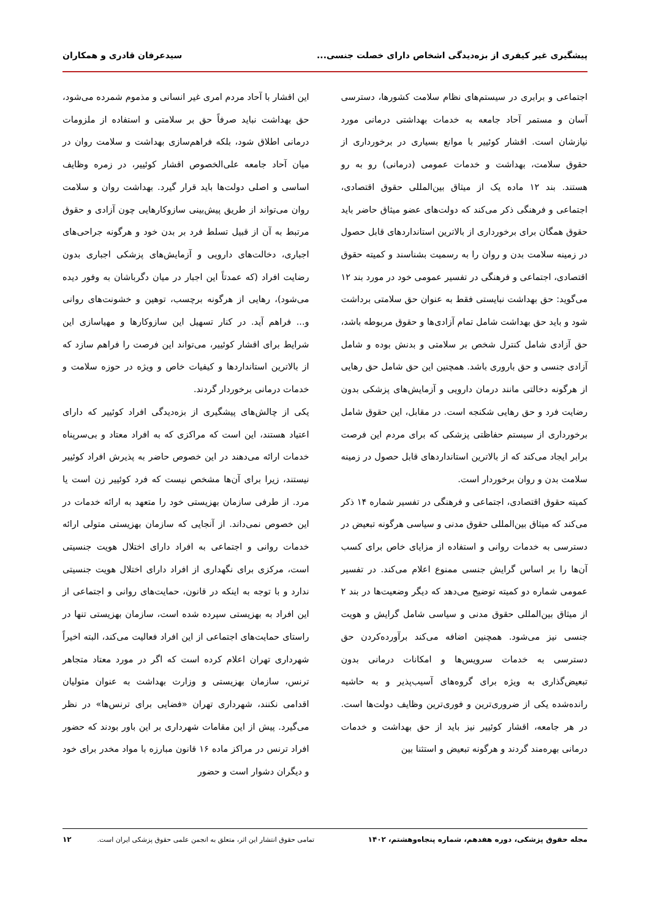پیشگیری غیر کیفری از بزه‌دیدگی اشخاص دارای خصلت جنسی... سیدعرفان قادری و همکاران
اجتماعی و برابری در سیستم‌های نظام سلامت کشورها، دسترسی آسان و مستمر آحاد جامعه به خدمات بهداشتی درمانی مورد نیازشان است. اقشار کوئییر با موانع بسیاری در برخورداری از حقوق سلامت، بهداشت و خدمات عمومی (درمانی) رو به رو هستند. بند ۱۲ ماده یک از میثاق بین‌المللی حقوق اقتصادی، اجتماعی و فرهنگی ذکر می‌کند که دولت‌های عضو میثاق حاضر باید حقوق همگان برای برخورداری از بالاترین استانداردهای قابل حصول در زمینه سلامت بدن و روان را به رسمیت بشناسند و کمیته حقوق اقتصادی، اجتماعی و فرهنگی در تفسیر عمومی خود در مورد بند ۱۲ می‌گوید: حق بهداشت نبایستی فقط به عنوان حق سلامتی برداشت شود و باید حق بهداشت شامل تمام آزادی‌ها و حقوق مربوطه باشد، حق آزادی شامل کنترل شخص بر سلامتی و بدنش بوده و شامل آزادی جنسی و حق باروری باشد. همچنین این حق شامل حق رهایی از هرگونه دخالتی مانند درمان دارویی و آزمایش‌های پزشکی بدون رضایت فرد و حق رهایی شکنجه است. در مقابل، این حقوق شامل برخورداری از سیستم حفاظتی پزشکی که برای مردم این فرصت برابر ایجاد می‌کند که از بالاترین استانداردهای قابل حصول در زمینه سلامت بدن و روان برخوردار است.
کمیته حقوق اقتصادی، اجتماعی و فرهنگی در تفسیر شماره ۱۴ ذکر می‌کند که میثاق بین‌المللی حقوق مدنی و سیاسی هرگونه تبعیض در دسترسی به خدمات روانی و استفاده از مزایای خاص برای کسب آن‌ها را بر اساس گرایش جنسی ممنوع اعلام می‌کند. در تفسیر عمومی شماره دو کمیته توضیح می‌دهد که دیگر وضعیت‌ها در بند ۲ از میثاق بین‌المللی حقوق مدنی و سیاسی شامل گرایش و هویت جنسی نیز می‌شود. همچنین اضافه می‌کند برآورده‌کردن حق دسترسی به خدمات سرویس‌ها و امکانات درمانی بدون تبعیض‌گذاری به ویژه برای گروه‌های آسیب‌پذیر و به حاشیه رانده‌شده یکی از ضروری‌ترین و فوری‌ترین وظایف دولت‌ها است. در هر جامعه، اقشار کوئییر نیز باید از حق بهداشت و خدمات درمانی بهره‌مند گردند و هرگونه تبعیض و استثنا بین
این اقشار با آحاد مردم امری غیر انسانی و مذموم شمرده می‌شود، حق بهداشت نباید صرفاً حق بر سلامتی و استفاده از ملزومات درمانی اطلاق شود، بلکه فراهم‌سازی بهداشت و سلامت روان در میان آحاد جامعه علی‌الخصوص اقشار کوئییر، در زمره وظایف اساسی و اصلی دولت‌ها باید قرار گیرد. بهداشت روان و سلامت روان می‌تواند از طریق پیش‌بینی سازوکارهایی چون آزادی و حقوق مرتبط به آن از قبیل تسلط فرد بر بدن خود و هرگونه جراحی‌های اجباری، دخالت‌های دارویی و آزمایش‌های پزشکی اجباری بدون رضایت افراد (که عمدتاً این اجبار در میان دگرباشان به وفور دیده می‌شود)، رهایی از هرگونه برچسب، توهین و خشونت‌های روانی و... فراهم آید. در کنار تسهیل این سازوکارها و مهیاسازی این شرایط برای اقشار کوئییر، می‌تواند این فرصت را فراهم سازد که از بالاترین استانداردها و کیفیات خاص و ویژه در حوزه سلامت و خدمات درمانی برخوردار گردند.
یکی از چالش‌های پیشگیری از بزه‌دیدگی افراد کوئییر که دارای اعتیاد هستند، این است که مراکزی که به افراد معتاد و بی‌سرپناه خدمات ارائه می‌دهند در این خصوص حاضر به پذیرش افراد کوئییر نیستند، زیرا برای آن‌ها مشخص نیست که فرد کوئییر زن است یا مرد. از طرفی سازمان بهزیستی خود را متعهد به ارائه خدمات در این خصوص نمی‌داند. از آنجایی که سازمان بهزیستی متولی ارائه خدمات روانی و اجتماعی به افراد دارای اختلال هویت جنسیتی است، مرکزی برای نگهداری از افراد دارای اختلال هویت جنسیتی ندارد و با توجه به اینکه در قانون، حمایت‌های روانی و اجتماعی از این افراد به بهزیستی سپرده شده است، سازمان بهزیستی تنها در راستای حمایت‌های اجتماعی از این افراد فعالیت می‌کند، البته اخیراً شهرداری تهران اعلام کرده است که اگر در مورد معتاد متجاهر ترنس، سازمان بهزیستی و وزارت بهداشت به عنوان متولیان اقدامی نکنند، شهرداری تهران «فضایی برای ترنس‌ها» در نظر می‌گیرد. پیش از این مقامات شهرداری بر این باور بودند که حضور افراد ترنس در مراکز ماده ۱۶ قانون مبارزه با مواد مخدر برای خود و دیگران دشوار است و حضور
مجله حقوق پزشکی، دوره هفدهم، شماره پنجاه‌وهشتم، ۱۴۰۲ تمامی حقوق انتشار این اثر، متعلق به انجمن علمی حقوق پزشکی ایران است. ۱۲